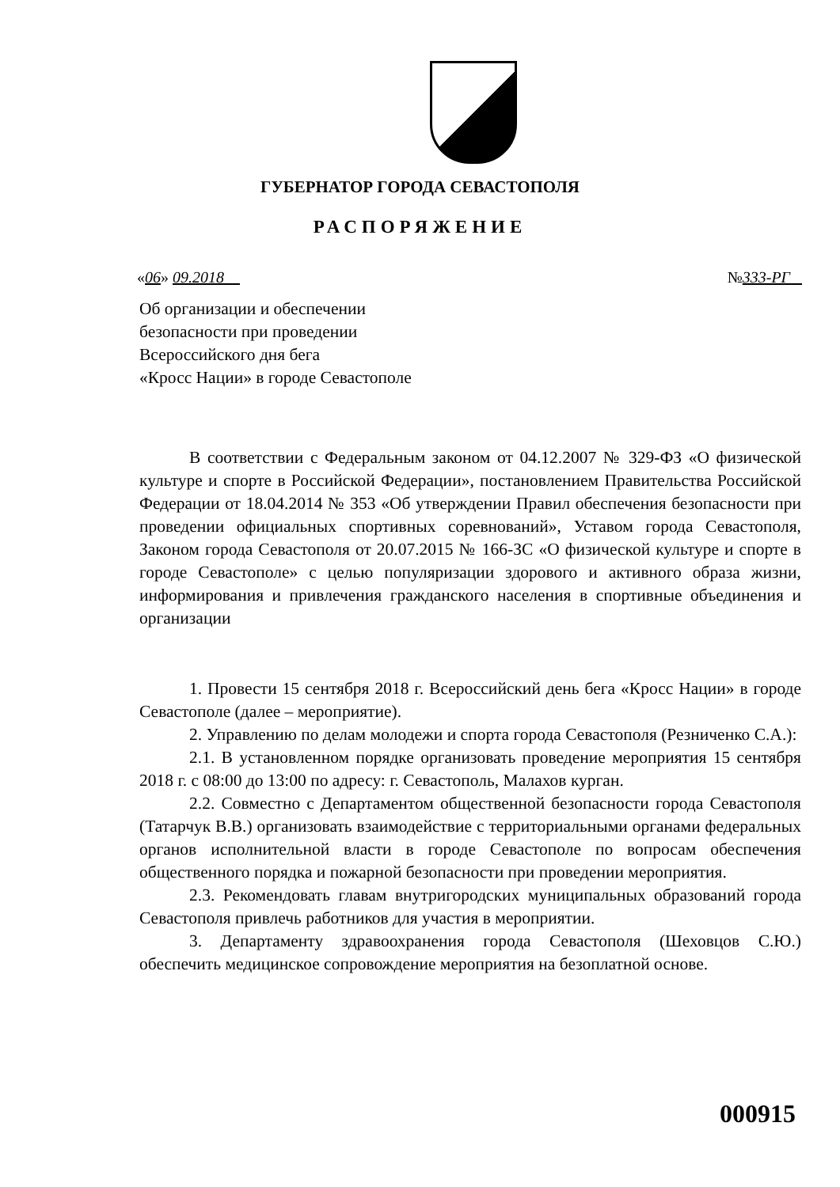ГУБЕРНАТОР ГОРОДА СЕВАСТОПОЛЯ
РАСПОРЯЖЕНИЕ
«06» 09.2018 №333-РГ
Об организации и обеспечении
безопасности при проведении
Всероссийского дня бега
«Кросс Нации» в городе Севастополе
В соответствии с Федеральным законом от 04.12.2007 № 329-ФЗ «О физической культуре и спорте в Российской Федерации», постановлением Правительства Российской Федерации от 18.04.2014 № 353 «Об утверждении Правил обеспечения безопасности при проведении официальных спортивных соревнований», Уставом города Севастополя, Законом города Севастополя от 20.07.2015 № 166-ЗС «О физической культуре и спорте в городе Севастополе» с целью популяризации здорового и активного образа жизни, информирования и привлечения гражданского населения в спортивные объединения и организации
1. Провести 15 сентября 2018 г. Всероссийский день бега «Кросс Нации» в городе Севастополе (далее – мероприятие).
2. Управлению по делам молодежи и спорта города Севастополя (Резниченко С.А.):
2.1. В установленном порядке организовать проведение мероприятия 15 сентября 2018 г. с 08:00 до 13:00 по адресу: г. Севастополь, Малахов курган.
2.2. Совместно с Департаментом общественной безопасности города Севастополя (Татарчук В.В.) организовать взаимодействие с территориальными органами федеральных органов исполнительной власти в городе Севастополе по вопросам обеспечения общественного порядка и пожарной безопасности при проведении мероприятия.
2.3. Рекомендовать главам внутригородских муниципальных образований города Севастополя привлечь работников для участия в мероприятии.
3. Департаменту здравоохранения города Севастополя (Шеховцов С.Ю.) обеспечить медицинское сопровождение мероприятия на безоплатной основе.
000915